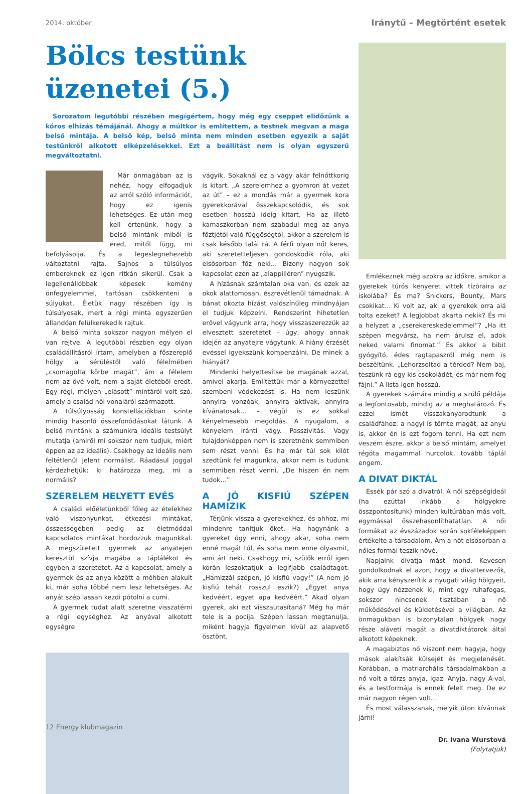2014. október Iránytű – Megtörtént esetek
Bölcs testünk üzenetei (5.)
Sorozatom legutóbbi részében megígértem, hogy még egy cseppet elidőzünk a kóros elhízás témájánál. Ahogy a múltkor is említettem, a testnek megvan a maga belső mintája. A belső kép, belső minta nem minden esetben egyezik a saját testünkről alkotott elképzelésekkel. Ezt a beállítást nem is olyan egyszerű megváltoztatni.
Már önmagában az is nehéz, hogy elfogadjuk az arról szóló információt, hogy ez igenis lehetséges. Ez után meg kell értenünk, hogy a belső mintánk miből is ered, mitől függ, mi befolyásolja. És a legeslegnehezebb változtatni rajta. Sajnos a túlsúlyos embereknek ez igen ritkán sikerül. Csak a legellenállóbbak képesek kemény önfegyelemmel, tartósan csökkenteni a súlyukat. Életük nagy részében így is túlsúlyosak, mert a régi minta egyszerűen állandóan felülkerekedik rajtuk.
A belső minta sokszor nagyon mélyen el van rejtve. A legutóbbi részben egy olyan családállításról írtam, amelyben a főszereplő hölgy a sérüléstől való félelmében „csomagolta körbe magát”, ám a félelem nem az övé volt, nem a saját életéből eredt. Egy régi, mélyen „elásott” mintáról volt szó. amely a család női vonaláról származott.
A túlsúlyosság konstellációkban szinte mindig hasonló összefonódásokat látunk. A belső mintánk a számunkra ideális testsúlyt mutatja (amiről mi sokszor nem tudjuk, miért éppen az az ideális). Csakhogy az ideális nem feltétlenül jelent normálist. Ráadásul joggal kérdezhetjük: ki határozza meg, mi a normális?
SZERELEM HELYETT EVÉS
A családi előéletünkből főleg az ételekhez való viszonyunkat, étkezési mintákat, összességében pedig az életmóddal kapcsolatos mintákat hordozzuk magunkkal. A megszületett gyermek az anyatejen keresztül szívja magába a táplálékot és egyben a szeretetet. Az a kapcsolat, amely a gyermek és az anya között a méhben alakult ki, már soha többé nem lesz lehetséges. Az anyát szép lassan kezdi pótolni a cumi.
A gyermek tudat alatt szeretne visszatérni a régi egységhez. Az anyával alkotott egységre
vágyik. Sokaknál ez a vágy akár felnőttkorig is kitart. „A szerelemhez a gyomron át vezet az út” – ez a mondás már a gyermek kora gyerekkorával összekapcsolódik, és sok esetben hosszú ideig kitart. Ha az illető kamaszkorban nem szabadul meg az anya főztjétől való függőségtől, akkor a szerelem is csak később talál rá. A férfi olyan nőt keres, aki szeretetteljesen gondoskodik róla, aki elsősorban főz neki… Bizony nagyon sok kapcsolat ezen az „alappilléren” nyugszik.
A hízásnak számtalan oka van, és ezek az okok alattomosan, észrevétlenül támadnak. A bánat okozta hízást valószínűleg mindnyájan el tudjuk képzelni. Rendszerint hihetetlen erővel vágyunk arra, hogy visszaszerezzük az elvesztett szeretetet – úgy, ahogy annak idején az anyatejre vágytunk. A hiány érzését evéssel igyekszünk kompenzálni. De minek a hiányát?
Mindenki helyettesítse be magának azzal, amivel akarja. Említettük már a környezettel szembeni védekezést is. Ha nem leszünk annyira vonzóak, annyira aktívak, annyira kívánatosak… – végül is ez sokkal kényelmesebb megoldás. A nyugalom, a kényelem iránti vágy. Passzivitás. Vagy tulajdonképpen nem is szeretnénk semmiben sem részt venni. És ha már túl sok kilót szedtünk fel magunkra, akkor nem is tudunk semmiben részt venni. „De hiszen én nem tudok…”
A JÓ KISFIÚ SZÉPEN HAMIZIK
Térjünk vissza a gyerekekhez, és ahhoz, mi mindenre tanítjuk őket. Ha hagynánk a gyereket úgy enni, ahogy akar, soha nem enné magát túl, és soha nem enne olyasmit, ami árt neki. Csakhogy mi, szülők erről igen korán leszoktatjuk a legifjabb családtagot. „Hamizzál szépen, jó kisfiú vagy!” (A nem jó kisfiú tehát rosszul eszik?) „Egyet anya kedvéért, egyet apa kedvéért.” Akad olyan gyerek, aki ezt visszautasítaná? Még ha már tele is a pocija. Szépen lassan megtanulja, miként hagyja figyelmen kívül az alapvető ösztönt.
Emlékeznek még azokra az időkre, amikor a gyerekek túrós kenyeret vittek tízóraira az iskolába? És ma? Snickers, Bounty, Mars csokikat… Ki volt az, aki a gyerekek orra alá tolta ezeket? A legjobbat akarta nekik? És mi a helyzet a „cserekereskedelemmel”? „Ha itt szépen megvársz, ha nem árulsz el, adok neked valami finomat.” És akkor a bibit gyógyító, édes ragtapaszról még nem is beszéltünk. „Lehorzsoltad a térded? Nem baj, teszünk rá egy kis csokoládét, és már nem fog fájni.” A lista igen hosszú.
A gyerekek számára mindig a szülő példája a legfontosabb, mindig az a meghatározó. És ezzel ismét visszakanyarodtunk a családfához: a nagyi is tömte magát, az anyu is, akkor én is ezt fogom tenni. Ha ezt nem veszem észre, akkor a belső mintám, amelyet régóta magammal hurcolok, tovább táplál engem.
A DIVAT DIKTÁL
Essék pár szó a divatról. A női szépségideál (ha ezúttal inkább a hölgyekre összpontosítunk) minden kultúrában más volt, egymással összehasonlíthatatlan. A női formákat az évszázadok során sokféleképpen értékelte a társadalom. Ám a nőt elsősorban a nőies formái teszik nővé.
Napjaink divatja mást mond. Kevesen gondolkodnak el azon, hogy a divattervezők, akik arra kényszerítik a nyugati világ hölgyeit, hogy úgy nézzenek ki, mint egy ruhafogas, sokszor nincsenek tisztában a nő működésével és küldetésével a világban. Az önmagukban is bizonytalan hölgyek nagy része aláveti magát a divatdiktátorok által alkotott képeknek.
A magabiztos nő viszont nem hagyja, hogy mások alakítsák külsejét és megjelenését. Korábban, a matriarchális társadalmakban a nő volt a törzs anyja, igazi Anyja, nagy A-val, és a testformája is ennek felelt meg. De ez már nagyon régen volt…
És most válasszanak, melyik úton kívánnak járni!
Dr. Ivana Wurstová
(Folytatjuk)
12 Energy klubmagazin